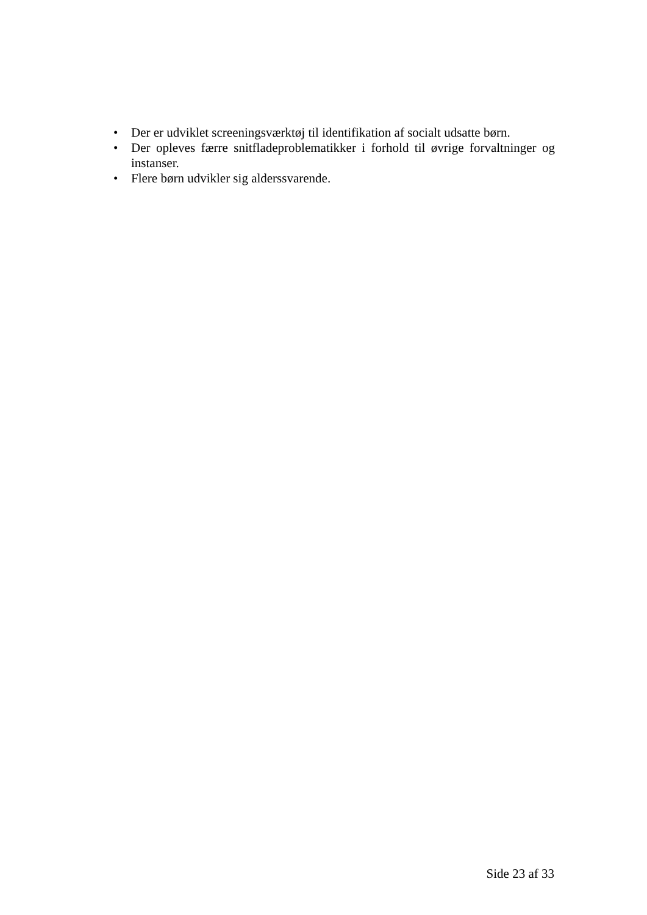• Der er udviklet screeningsværktøj til identifikation af socialt udsatte børn.
• Der opleves færre snitfladeproblematikker i forhold til øvrige forvaltninger og instanser.
• Flere børn udvikler sig alderssvarende.
Side 23 af 33